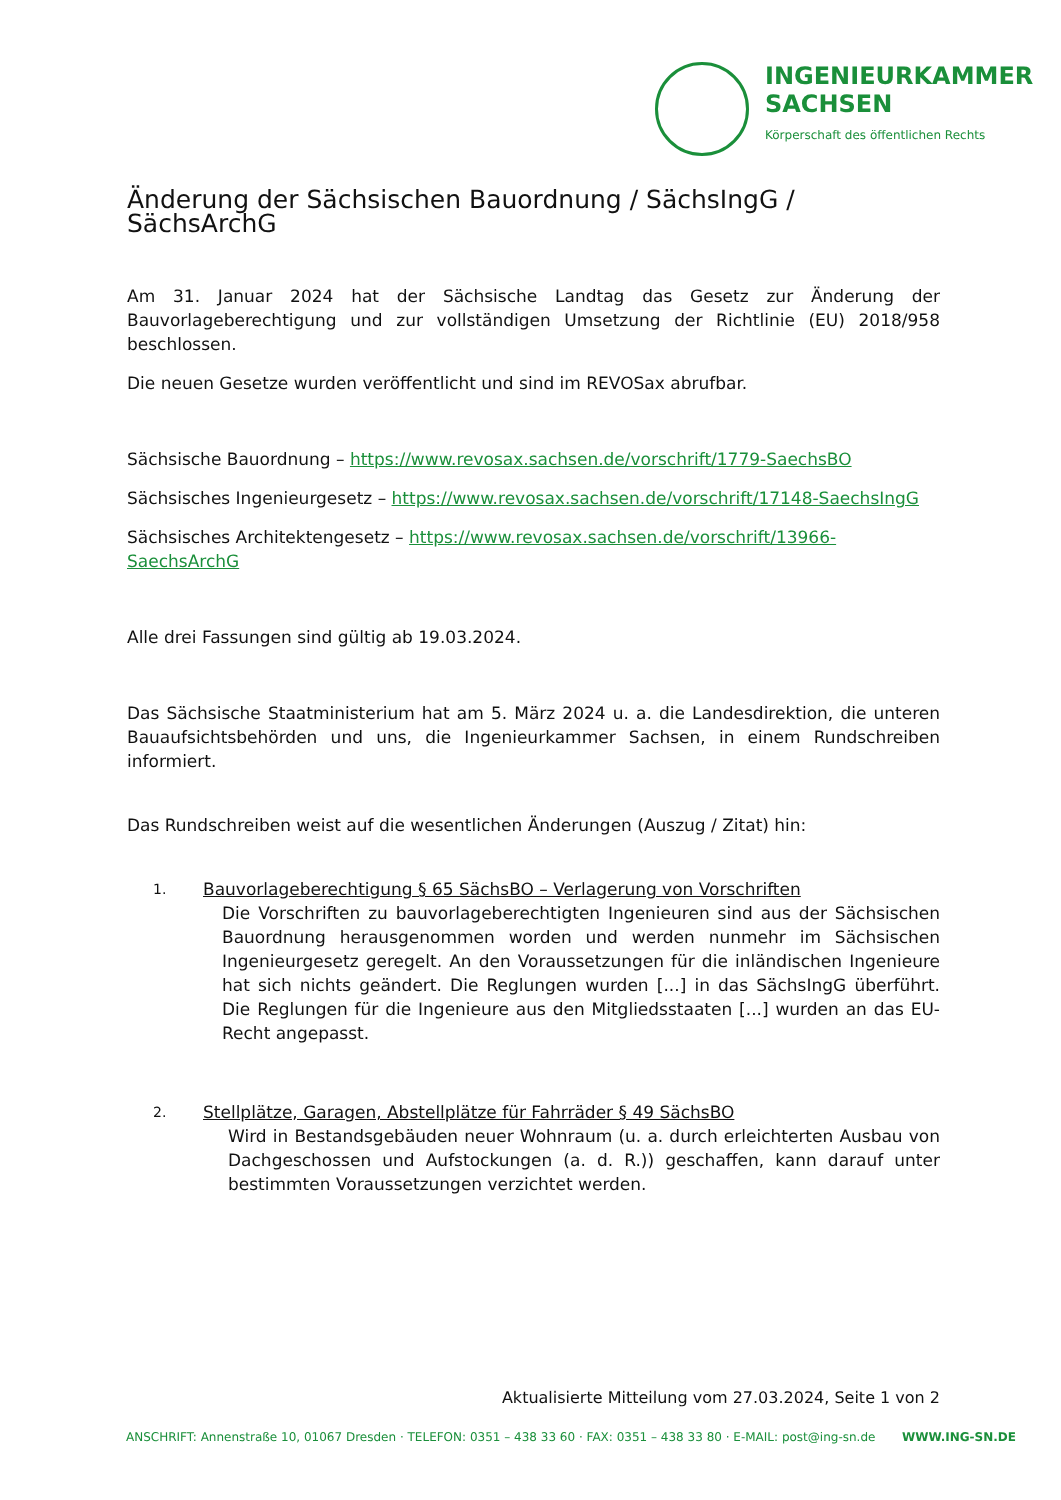INGENIEURKAMMER
SACHSEN
Körperschaft des öffentlichen Rechts
Änderung der Sächsischen Bauordnung / SächsIngG / SächsArchG
Am 31. Januar 2024 hat der Sächsische Landtag das Gesetz zur Änderung der Bauvorlageberechtigung und zur vollständigen Umsetzung der Richtlinie (EU) 2018/958 beschlossen.
Die neuen Gesetze wurden veröffentlicht und sind im REVOSax abrufbar.
Sächsische Bauordnung – https://www.revosax.sachsen.de/vorschrift/1779-SaechsBO
Sächsisches Ingenieurgesetz – https://www.revosax.sachsen.de/vorschrift/17148-SaechsIngG
Sächsisches Architektengesetz – https://www.revosax.sachsen.de/vorschrift/13966-SaechsArchG
Alle drei Fassungen sind gültig ab 19.03.2024.
Das Sächsische Staatministerium hat am 5. März 2024 u. a. die Landesdirektion, die unteren Bauaufsichtsbehörden und uns, die Ingenieurkammer Sachsen, in einem Rundschreiben informiert.
Das Rundschreiben weist auf die wesentlichen Änderungen (Auszug / Zitat) hin:
1.
Bauvorlageberechtigung § 65 SächsBO – Verlagerung von Vorschriften
Die Vorschriften zu bauvorlageberechtigten Ingenieuren sind aus der Sächsischen Bauordnung herausgenommen worden und werden nunmehr im Sächsischen Ingenieurgesetz geregelt. An den Voraussetzungen für die inländischen Ingenieure hat sich nichts geändert. Die Reglungen wurden [...] in das SächsIngG überführt. Die Reglungen für die Ingenieure aus den Mitgliedsstaaten [...] wurden an das EU-Recht angepasst.
2.
Stellplätze, Garagen, Abstellplätze für Fahrräder § 49 SächsBO
Wird in Bestandsgebäuden neuer Wohnraum (u. a. durch erleichterten Ausbau von Dachgeschossen und Aufstockungen (a. d. R.)) geschaffen, kann darauf unter bestimmten Voraussetzungen verzichtet werden.
Aktualisierte Mitteilung vom 27.03.2024, Seite 1 von 2
ANSCHRIFT: Annenstraße 10, 01067 Dresden · TELEFON: 0351 – 438 33 60 · FAX: 0351 – 438 33 80 · E-MAIL: post@ing-sn.de WWW.ING-SN.DE